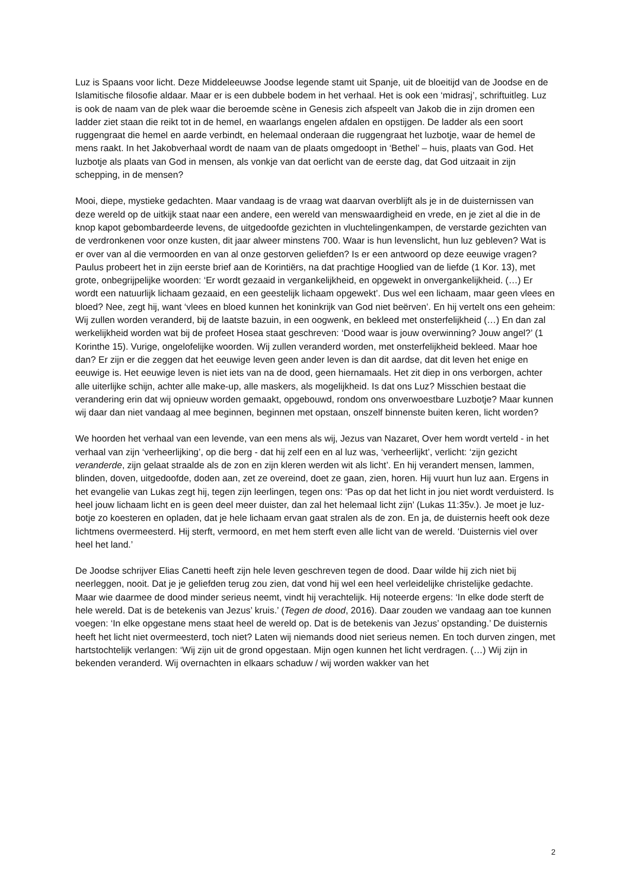Luz is Spaans voor licht. Deze Middeleeuwse Joodse legende stamt uit Spanje, uit de bloeitijd van de Joodse en de Islamitische filosofie aldaar. Maar er is een dubbele bodem in het verhaal. Het is ook een ‘midrasj’, schriftuitleg. Luz is ook de naam van de plek waar die beroemde scène in Genesis zich afspeelt van Jakob die in zijn dromen een ladder ziet staan die reikt tot in de hemel, en waarlangs engelen afdalen en opstijgen. De ladder als een soort ruggengraat die hemel en aarde verbindt, en helemaal onderaan die ruggengraat het luzbotje, waar de hemel de mens raakt. In het Jakobverhaal wordt de naam van de plaats omgedoopt in ‘Bethel’ – huis, plaats van God. Het luzbotje als plaats van God in mensen, als vonkje van dat oerlicht van de eerste dag, dat God uitzaait in zijn schepping, in de mensen?
Mooi, diepe, mystieke gedachten. Maar vandaag is de vraag wat daarvan overblijft als je in de duisternissen van deze wereld op de uitkijk staat naar een andere, een wereld van menswaardigheid en vrede, en je ziet al die in de knop kapot gebombardeerde levens, de uitgedoofde gezichten in vluchtelingenkampen, de verstarde gezichten van de verdronkenen voor onze kusten, dit jaar alweer minstens 700. Waar is hun levenslicht, hun luz gebleven? Wat is er over van al die vermoorden en van al onze gestorven geliefden? Is er een antwoord op deze eeuwige vragen? Paulus probeert het in zijn eerste brief aan de Korintiërs, na dat prachtige Hooglied van de liefde (1 Kor. 13), met grote, onbegrijpelijke woorden: ‘Er wordt gezaaid in vergankelijkheid, en opgewekt in onvergankelijkheid. (…) Er wordt een natuurlijk lichaam gezaaid, en een geestelijk lichaam opgewekt’. Dus wel een lichaam, maar geen vlees en bloed? Nee, zegt hij, want ‘vlees en bloed kunnen het koninkrijk van God niet beërven’. En hij vertelt ons een geheim: Wij zullen worden veranderd, bij de laatste bazuin, in een oogwenk, en bekleed met onsterfelijkheid (…) En dan zal werkelijkheid worden wat bij de profeet Hosea staat geschreven: ‘Dood waar is jouw overwinning? Jouw angel?’ (1 Korinthe 15). Vurige, ongelofelijke woorden. Wij zullen veranderd worden, met onsterfelijkheid bekleed. Maar hoe dan? Er zijn er die zeggen dat het eeuwige leven geen ander leven is dan dit aardse, dat dit leven het enige en eeuwige is. Het eeuwige leven is niet iets van na de dood, geen hiernamaals. Het zit diep in ons verborgen, achter alle uiterlijke schijn, achter alle make-up, alle maskers, als mogelijkheid. Is dat ons Luz? Misschien bestaat die verandering erin dat wij opnieuw worden gemaakt, opgebouwd, rondom ons onverwoestbare Luzbotje? Maar kunnen wij daar dan niet vandaag al mee beginnen, beginnen met opstaan, onszelf binnenste buiten keren, licht worden?
We hoorden het verhaal van een levende, van een mens als wij, Jezus van Nazaret, Over hem wordt verteld - in het verhaal van zijn ‘verheerlijking’, op die berg - dat hij zelf een en al luz was, ‘verheerlijkt’, verlicht: ‘zijn gezicht veranderde, zijn gelaat straalde als de zon en zijn kleren werden wit als licht’. En hij verandert mensen, lammen, blinden, doven, uitgedoofde, doden aan, zet ze overeind, doet ze gaan, zien, horen. Hij vuurt hun luz aan. Ergens in het evangelie van Lukas zegt hij, tegen zijn leerlingen, tegen ons: ‘Pas op dat het licht in jou niet wordt verduisterd. Is heel jouw lichaam licht en is geen deel meer duister, dan zal het helemaal licht zijn’ (Lukas 11:35v.). Je moet je luz-botje zo koesteren en opladen, dat je hele lichaam ervan gaat stralen als de zon. En ja, de duisternis heeft ook deze lichtmens overmeesterd. Hij sterft, vermoord, en met hem sterft even alle licht van de wereld. ‘Duisternis viel over heel het land.’
De Joodse schrijver Elias Canetti heeft zijn hele leven geschreven tegen de dood. Daar wilde hij zich niet bij neerleggen, nooit. Dat je je geliefden terug zou zien, dat vond hij wel een heel verleidelijke christelijke gedachte. Maar wie daarmee de dood minder serieus neemt, vindt hij verachtelijk. Hij noteerde ergens: ‘In elke dode sterft de hele wereld. Dat is de betekenis van Jezus’ kruis.’ (Tegen de dood, 2016). Daar zouden we vandaag aan toe kunnen voegen: ‘In elke opgestane mens staat heel de wereld op. Dat is de betekenis van Jezus’ opstanding.’ De duisternis heeft het licht niet overmeesterd, toch niet? Laten wij niemands dood niet serieus nemen. En toch durven zingen, met hartstochtelijk verlangen: ‘Wij zijn uit de grond opgestaan. Mijn ogen kunnen het licht verdragen. (…) Wij zijn in bekenden veranderd. Wij overnachten in elkaars schaduw / wij worden wakker van het
2